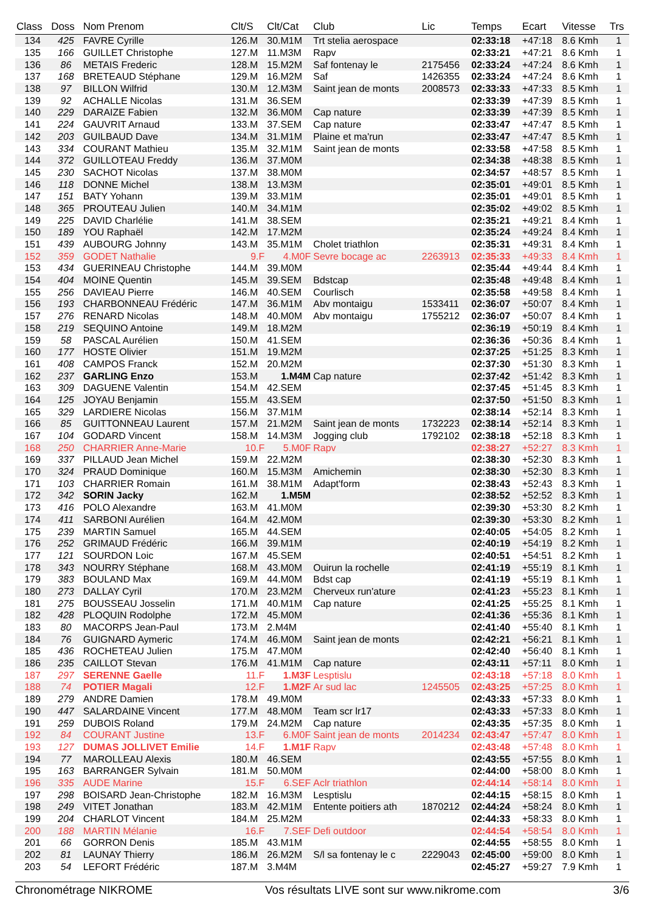| Class | Doss | Nom Prenom | Clt/S | Clt/Cat | Club | Lic | Temps | Ecart | Vitesse | Trs |
| --- | --- | --- | --- | --- | --- | --- | --- | --- | --- | --- |
| 134 | 425 | FAVRE Cyrille | 126.M | 30.M1M | Trt stelia aerospace | | 02:33:18 | +47:18 | 8.6 Kmh | 1 |
| 135 | 166 | GUILLET Christophe | 127.M | 11.M3M | Rapv | | 02:33:21 | +47:21 | 8.6 Kmh | 1 |
| 136 | 86 | METAIS Frederic | 128.M | 15.M2M | Saf fontenay le | 2175456 | 02:33:24 | +47:24 | 8.6 Kmh | 1 |
| 137 | 168 | BRETEAUD Stéphane | 129.M | 16.M2M | Saf | 1426355 | 02:33:24 | +47:24 | 8.6 Kmh | 1 |
| 138 | 97 | BILLON Wilfrid | 130.M | 12.M3M | Saint jean de monts | 2008573 | 02:33:33 | +47:33 | 8.5 Kmh | 1 |
| 139 | 92 | ACHALLE Nicolas | 131.M | 36.SEM | | | 02:33:39 | +47:39 | 8.5 Kmh | 1 |
| 140 | 229 | DARAIZE Fabien | 132.M | 36.M0M | Cap nature | | 02:33:39 | +47:39 | 8.5 Kmh | 1 |
| 141 | 224 | GAUVRIT Arnaud | 133.M | 37.SEM | Cap nature | | 02:33:47 | +47:47 | 8.5 Kmh | 1 |
| 142 | 203 | GUILBAUD Dave | 134.M | 31.M1M | Plaine et ma'run | | 02:33:47 | +47:47 | 8.5 Kmh | 1 |
| 143 | 334 | COURANT Mathieu | 135.M | 32.M1M | Saint jean de monts | | 02:33:58 | +47:58 | 8.5 Kmh | 1 |
| 144 | 372 | GUILLOTEAU Freddy | 136.M | 37.M0M | | | 02:34:38 | +48:38 | 8.5 Kmh | 1 |
| 145 | 230 | SACHOT Nicolas | 137.M | 38.M0M | | | 02:34:57 | +48:57 | 8.5 Kmh | 1 |
| 146 | 118 | DONNE Michel | 138.M | 13.M3M | | | 02:35:01 | +49:01 | 8.5 Kmh | 1 |
| 147 | 151 | BATY Yohann | 139.M | 33.M1M | | | 02:35:01 | +49:01 | 8.5 Kmh | 1 |
| 148 | 365 | PROUTEAU Julien | 140.M | 34.M1M | | | 02:35:02 | +49:02 | 8.5 Kmh | 1 |
| 149 | 225 | DAVID Charlélie | 141.M | 38.SEM | | | 02:35:21 | +49:21 | 8.4 Kmh | 1 |
| 150 | 189 | YOU Raphaël | 142.M | 17.M2M | | | 02:35:24 | +49:24 | 8.4 Kmh | 1 |
| 151 | 439 | AUBOURG Johnny | 143.M | 35.M1M | Cholet triathlon | | 02:35:31 | +49:31 | 8.4 Kmh | 1 |
| 152 | 359 | GODET Nathalie | 9.F | 4.M0F | Sevre bocage ac | 2263913 | 02:35:33 | +49:33 | 8.4 Kmh | 1 |
| 153 | 434 | GUERINEAU Christophe | 144.M | 39.M0M | | | 02:35:44 | +49:44 | 8.4 Kmh | 1 |
| 154 | 404 | MOINE Quentin | 145.M | 39.SEM | Bdstcap | | 02:35:48 | +49:48 | 8.4 Kmh | 1 |
| 155 | 256 | DAVIEAU Pierre | 146.M | 40.SEM | Courlisch | | 02:35:58 | +49:58 | 8.4 Kmh | 1 |
| 156 | 193 | CHARBONNEAU Frédéric | 147.M | 36.M1M | Abv montaigu | 1533411 | 02:36:07 | +50:07 | 8.4 Kmh | 1 |
| 157 | 276 | RENARD Nicolas | 148.M | 40.M0M | Abv montaigu | 1755212 | 02:36:07 | +50:07 | 8.4 Kmh | 1 |
| 158 | 219 | SEQUINO Antoine | 149.M | 18.M2M | | | 02:36:19 | +50:19 | 8.4 Kmh | 1 |
| 159 | 58 | PASCAL Aurélien | 150.M | 41.SEM | | | 02:36:36 | +50:36 | 8.4 Kmh | 1 |
| 160 | 177 | HOSTE Olivier | 151.M | 19.M2M | | | 02:37:25 | +51:25 | 8.3 Kmh | 1 |
| 161 | 408 | CAMPOS Franck | 152.M | 20.M2M | | | 02:37:30 | +51:30 | 8.3 Kmh | 1 |
| 162 | 237 | GARLING Enzo | 153.M | 1.M4M | Cap nature | | 02:37:42 | +51:42 | 8.3 Kmh | 1 |
| 163 | 309 | DAGUENE Valentin | 154.M | 42.SEM | | | 02:37:45 | +51:45 | 8.3 Kmh | 1 |
| 164 | 125 | JOYAU Benjamin | 155.M | 43.SEM | | | 02:37:50 | +51:50 | 8.3 Kmh | 1 |
| 165 | 329 | LARDIERE Nicolas | 156.M | 37.M1M | | | 02:38:14 | +52:14 | 8.3 Kmh | 1 |
| 166 | 85 | GUITTONNEAU Laurent | 157.M | 21.M2M | Saint jean de monts | 1732223 | 02:38:14 | +52:14 | 8.3 Kmh | 1 |
| 167 | 104 | GODARD Vincent | 158.M | 14.M3M | Jogging club | 1792102 | 02:38:18 | +52:18 | 8.3 Kmh | 1 |
| 168 | 250 | CHARRIER Anne-Marie | 10.F | 5.M0F | Rapv | | 02:38:27 | +52:27 | 8.3 Kmh | 1 |
| 169 | 337 | PILLAUD Jean Michel | 159.M | 22.M2M | | | 02:38:30 | +52:30 | 8.3 Kmh | 1 |
| 170 | 324 | PRAUD Dominique | 160.M | 15.M3M | Amichemin | | 02:38:30 | +52:30 | 8.3 Kmh | 1 |
| 171 | 103 | CHARRIER Romain | 161.M | 38.M1M | Adapt'form | | 02:38:43 | +52:43 | 8.3 Kmh | 1 |
| 172 | 342 | SORIN Jacky | 162.M | 1.M5M | | | 02:38:52 | +52:52 | 8.3 Kmh | 1 |
| 173 | 416 | POLO Alexandre | 163.M | 41.M0M | | | 02:39:30 | +53:30 | 8.2 Kmh | 1 |
| 174 | 411 | SARBONI Aurélien | 164.M | 42.M0M | | | 02:39:30 | +53:30 | 8.2 Kmh | 1 |
| 175 | 239 | MARTIN Samuel | 165.M | 44.SEM | | | 02:40:05 | +54:05 | 8.2 Kmh | 1 |
| 176 | 252 | GRIMAUD Frédéric | 166.M | 39.M1M | | | 02:40:19 | +54:19 | 8.2 Kmh | 1 |
| 177 | 121 | SOURDON Loic | 167.M | 45.SEM | | | 02:40:51 | +54:51 | 8.2 Kmh | 1 |
| 178 | 343 | NOURRY Stéphane | 168.M | 43.M0M | Ouirun la rochelle | | 02:41:19 | +55:19 | 8.1 Kmh | 1 |
| 179 | 383 | BOULAND Max | 169.M | 44.M0M | Bdst cap | | 02:41:19 | +55:19 | 8.1 Kmh | 1 |
| 180 | 273 | DALLAY Cyril | 170.M | 23.M2M | Cherveux run'ature | | 02:41:23 | +55:23 | 8.1 Kmh | 1 |
| 181 | 275 | BOUSSEAU Josselin | 171.M | 40.M1M | Cap nature | | 02:41:25 | +55:25 | 8.1 Kmh | 1 |
| 182 | 428 | PLOQUIN Rodolphe | 172.M | 45.M0M | | | 02:41:36 | +55:36 | 8.1 Kmh | 1 |
| 183 | 80 | MACORPS Jean-Paul | 173.M | 2.M4M | | | 02:41:40 | +55:40 | 8.1 Kmh | 1 |
| 184 | 76 | GUIGNARD Aymeric | 174.M | 46.M0M | Saint jean de monts | | 02:42:21 | +56:21 | 8.1 Kmh | 1 |
| 185 | 436 | ROCHETEAU Julien | 175.M | 47.M0M | | | 02:42:40 | +56:40 | 8.1 Kmh | 1 |
| 186 | 235 | CAILLOT Stevan | 176.M | 41.M1M | Cap nature | | 02:43:11 | +57:11 | 8.0 Kmh | 1 |
| 187 | 297 | SERENNE Gaelle | 11.F | 1.M3F | Lesptislu | | 02:43:18 | +57:18 | 8.0 Kmh | 1 |
| 188 | 74 | POTIER Magali | 12.F | 1.M2F | Ar sud lac | 1245505 | 02:43:25 | +57:25 | 8.0 Kmh | 1 |
| 189 | 279 | ANDRE Damien | 178.M | 49.M0M | | | 02:43:33 | +57:33 | 8.0 Kmh | 1 |
| 190 | 447 | SALARDAINE Vincent | 177.M | 48.M0M | Team scr lr17 | | 02:43:33 | +57:33 | 8.0 Kmh | 1 |
| 191 | 259 | DUBOIS Roland | 179.M | 24.M2M | Cap nature | | 02:43:35 | +57:35 | 8.0 Kmh | 1 |
| 192 | 84 | COURANT Justine | 13.F | 6.M0F | Saint jean de monts | 2014234 | 02:43:47 | +57:47 | 8.0 Kmh | 1 |
| 193 | 127 | DUMAS JOLLIVET Emilie | 14.F | 1.M1F | Rapv | | 02:43:48 | +57:48 | 8.0 Kmh | 1 |
| 194 | 77 | MAROLLEAU Alexis | 180.M | 46.SEM | | | 02:43:55 | +57:55 | 8.0 Kmh | 1 |
| 195 | 163 | BARRANGER Sylvain | 181.M | 50.M0M | | | 02:44:00 | +58:00 | 8.0 Kmh | 1 |
| 196 | 335 | AUDE Marine | 15.F | 6.SEF | Aclr triathlon | | 02:44:14 | +58:14 | 8.0 Kmh | 1 |
| 197 | 298 | BOISARD Jean-Christophe | 182.M | 16.M3M | Lesptislu | | 02:44:15 | +58:15 | 8.0 Kmh | 1 |
| 198 | 249 | VITET Jonathan | 183.M | 42.M1M | Entente poitiers ath | 1870212 | 02:44:24 | +58:24 | 8.0 Kmh | 1 |
| 199 | 204 | CHARLOT Vincent | 184.M | 25.M2M | | | 02:44:33 | +58:33 | 8.0 Kmh | 1 |
| 200 | 188 | MARTIN Mélanie | 16.F | 7.SEF | Defi outdoor | | 02:44:54 | +58:54 | 8.0 Kmh | 1 |
| 201 | 66 | GORRON Denis | 185.M | 43.M1M | | | 02:44:55 | +58:55 | 8.0 Kmh | 1 |
| 202 | 81 | LAUNAY Thierry | 186.M | 26.M2M | S/l sa fontenay le c | 2229043 | 02:45:00 | +59:00 | 8.0 Kmh | 1 |
| 203 | 54 | LEFORT Frédéric | 187.M | 3.M4M | | | 02:45:27 | +59:27 | 7.9 Kmh | 1 |
Chronométrage NIKROME Vos résultats LIVE sont sur www.nikrome.com 3/6